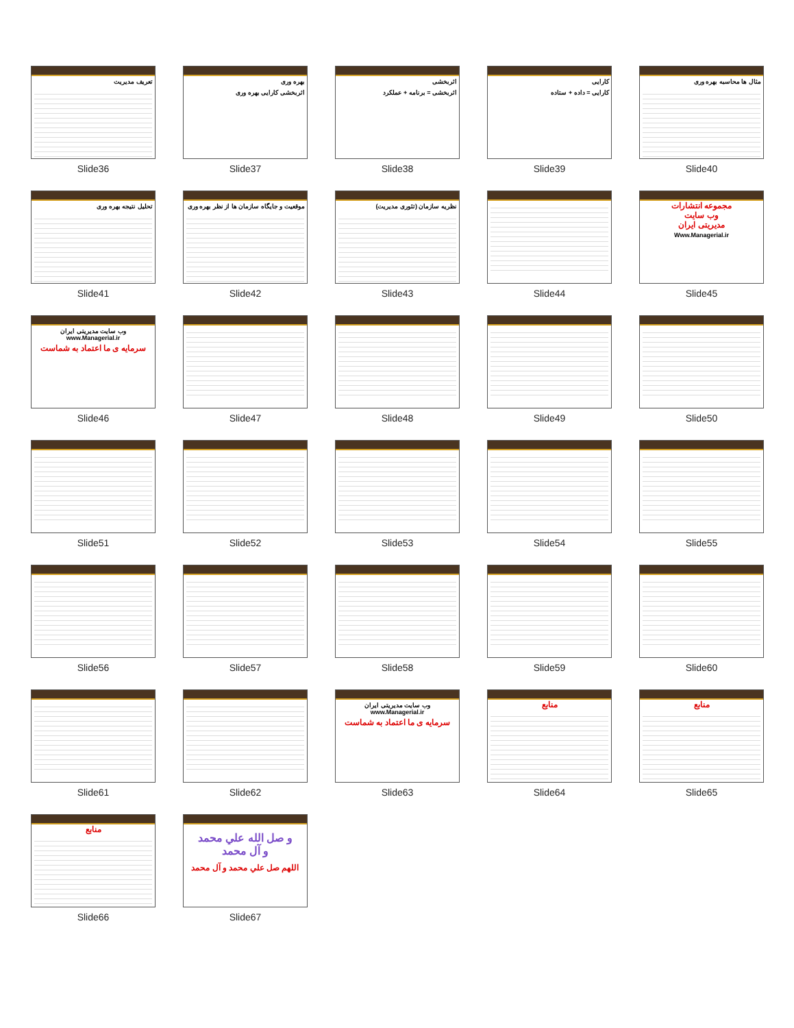تعریف مدیریت
Slide36
بهره وری
اثربخشی کارایی بهره وری
Slide37
اثربخشی
اثربخشی = برنامه + عملکرد
Slide38
کارایی
کارایی = داده + ستاده
Slide39
مثال ها محاسبه بهره وری
Slide40
تحلیل نتیجه بهره وری
Slide41
موقعیت و جایگاه سازمان ها از نظر بهره وری
Slide42
نظریه سازمان (تئوری مدیریت)
Slide43
Slide44
مجموعه انتشارات
وب سایت
مدیریتی ایران
Www.Managerial.ir
Slide45
وب سایت مدیریتی ایران www.Managerial.ir
سرمایه ی ما اعتماد به شماست
Slide46
Slide47
Slide48
Slide49
Slide50
Slide51
Slide52
Slide53
Slide54
Slide55
Slide56
Slide57
Slide58
Slide59
Slide60
Slide61
Slide62
وب سایت مدیریتی ایران www.Managerial.ir
سرمایه ی ما اعتماد به شماست
Slide63
منابع
Slide64
منابع
Slide65
منابع
Slide66
و صل الله علي محمد
و آل محمد
اللهم صل علي محمد و آل محمد
Slide67